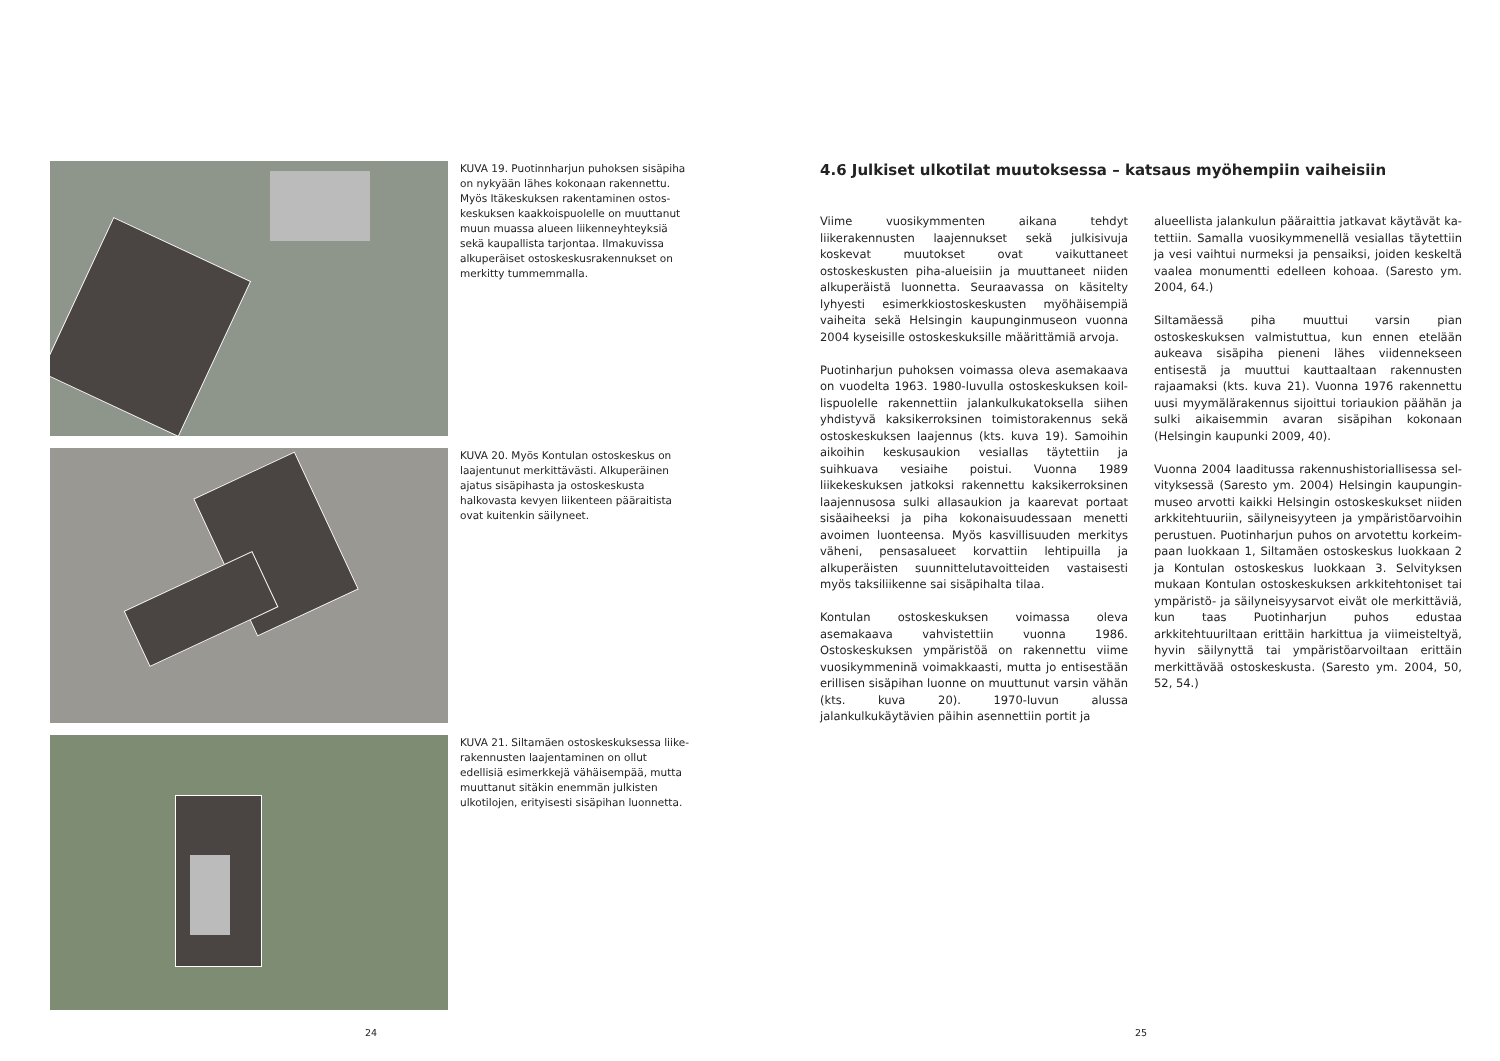KUVA 19. Puotinnharjun puhoksen sisäpiha on nykyään lähes kokonaan rakennettu. Myös Itäkeskuksen rakentaminen ostos­keskuksen kaakkoispuolelle on muuttanut muun muassa alueen liikenneyhteyksiä sekä kaupallista tarjontaa. Ilmakuvissa alkupe­räiset ostoskeskusrakennukset on merkitty tummemmalla.
KUVA 20. Myös Kontulan ostoskeskus on laajentunut merkittävästi. Alkuperäinen aja­tus sisäpihasta ja ostoskeskusta halkovasta kevyen liikenteen pääraitista ovat kuitenkin säilyneet.
KUVA 21. Siltamäen ostoskeskuksessa liike­rakennusten laajentaminen on ollut edellisiä esimerkkejä vähäisempää, mutta muuttanut sitäkin enemmän julkisten ulkotilojen, erityi­sesti sisäpihan luonnetta.
24
4.6 Julkiset ulkotilat muutoksessa – katsaus myöhempiin vaiheisiin
Viime vuosikymmenten aikana tehdyt liikerakennusten laajennukset sekä julkisivuja koskevat muutokset ovat vaikuttaneet ostoskeskusten piha-alueisiin ja muut­taneet niiden alkuperäistä luonnetta. Seuraavassa on käsitelty lyhyesti esimerkkiostoskeskusten myöhäisem­piä vaiheita sekä Helsingin kaupunginmuseon vuonna 2004 kyseisille ostoskeskuksille määrittämiä arvoja.
Puotinharjun puhoksen voimassa oleva asemakaava on vuodelta 1963. 1980-luvulla ostoskeskuksen koil­lispuolelle rakennettiin jalankulkukatoksella siihen yh­distyvä kaksikerroksinen toimistorakennus sekä ostos­keskuksen laajennus (kts. kuva 19). Samoihin aikoihin keskusaukion vesiallas täytettiin ja suihkuava vesiaihe poistui. Vuonna 1989 liikekeskuksen jatkoksi rakennet­tu kaksikerroksinen laajennusosa sulki allasaukion ja kaarevat portaat sisäaiheeksi ja piha kokonaisuudes­saan menetti avoimen luonteensa. Myös kasvillisuu­den merkitys väheni, pensasalueet korvattiin lehtipuil­la ja alkuperäisten suunnittelutavoitteiden vastaisesti myös taksiliikenne sai sisäpihalta tilaa.
Kontulan ostoskeskuksen voimassa oleva asemakaava vahvistettiin vuonna 1986. Ostoskeskuksen ympäris­töä on rakennettu viime vuosikymmeninä voimak­kaasti, mutta jo entisestään erillisen sisäpihan luonne on muuttunut varsin vähän (kts. kuva 20). 1970-luvun alussa jalankulkukäytävien päihin asennettiin portit ja
alueellista jalankulun pääraittia jatkavat käytävät ka­tettiin. Samalla vuosikymmenellä vesiallas täytettiin ja vesi vaihtui nurmeksi ja pensaiksi, joiden keskeltä vaa­lea monumentti edelleen kohoaa. (Saresto ym. 2004, 64.)
Siltamäessä piha muuttui varsin pian ostoskeskuksen valmistuttua, kun ennen etelään aukeava sisäpiha pie­neni lähes viidennekseen entisestä ja muuttui kauttaal­taan rakennusten rajaamaksi (kts. kuva 21). Vuonna 1976 rakennettu uusi myymälärakennus sijoittui tori­aukion päähän ja sulki aikaisemmin avaran sisäpihan kokonaan (Helsingin kaupunki 2009, 40).
Vuonna 2004 laaditussa rakennushistoriallisessa sel­vityksessä (Saresto ym. 2004) Helsingin kaupungin­museo arvotti kaikki Helsingin ostoskeskukset niiden arkkitehtuuriin, säilyneisyyteen ja ympäristöarvoihin perustuen. Puotinharjun puhos on arvotettu korkeim­paan luokkaan 1, Siltamäen ostoskeskus luokkaan 2 ja Kontulan ostoskeskus luokkaan 3. Selvityksen mukaan Kontulan ostoskeskuksen arkkitehtoniset tai ympäris­tö- ja säilyneisyysarvot eivät ole merkittäviä, kun taas Puotinharjun puhos edustaa arkkitehtuuriltaan erittäin harkittua ja viimeisteltyä, hyvin säilynyttä tai ympäris­töarvoiltaan erittäin merkittävää ostoskeskusta. (Sares­to ym. 2004, 50, 52, 54.)
25